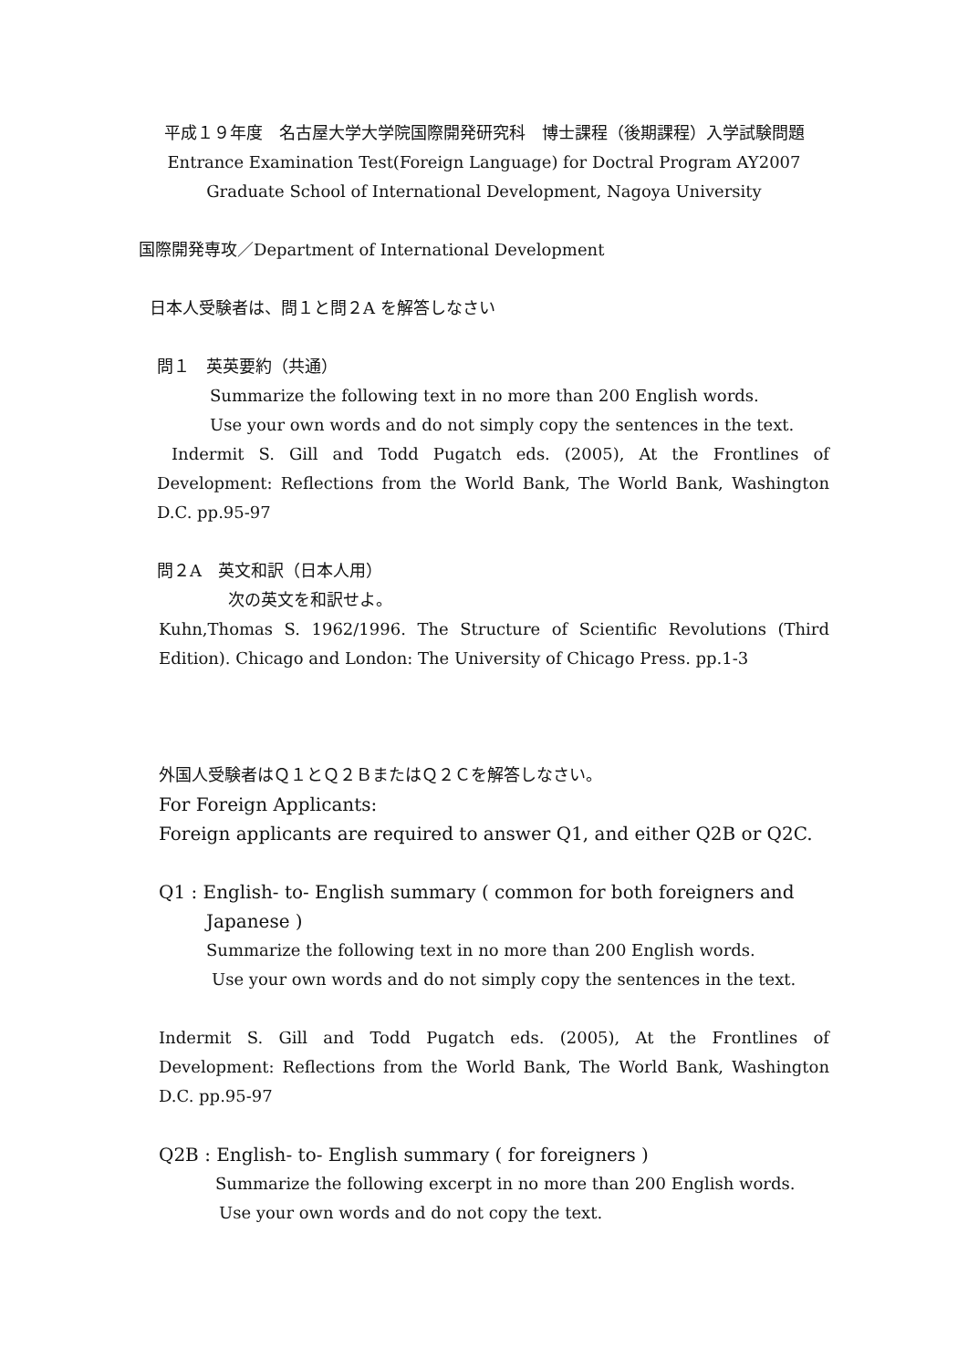平成１９年度　名古屋大学大学院国際開発研究科　博士課程（後期課程）入学試験問題
Entrance Examination Test(Foreign Language) for Doctral Program AY2007
Graduate School of International Development, Nagoya University
国際開発専攻／Department of International Development
日本人受験者は、問１と問２A を解答しなさい
問１　英英要約（共通）
Summarize the following text in no more than 200 English words.
Use your own words and do not simply copy the sentences in the text.
Indermit S. Gill and Todd Pugatch eds. (2005), At the Frontlines of Development: Reflections from the World Bank, The World Bank, Washington D.C. pp.95-97
問２A　英文和訳（日本人用）
次の英文を和訳せよ。
Kuhn,Thomas S. 1962/1996. The Structure of Scientific Revolutions (Third Edition). Chicago and London: The University of Chicago Press. pp.1-3
外国人受験者はＱ１とＱ２ＢまたはＱ２Ｃを解答しなさい。
For Foreign Applicants:
Foreign applicants are required to answer Q1, and either Q2B or Q2C.
Q1 : English- to- English summary ( common for both foreigners and
Japanese )
Summarize the following text in no more than 200 English words.
Use your own words and do not simply copy the sentences in the text.
Indermit S. Gill and Todd Pugatch eds. (2005), At the Frontlines of Development: Reflections from the World Bank, The World Bank, Washington D.C. pp.95-97
Q2B : English- to- English summary ( for foreigners )
Summarize the following excerpt in no more than 200 English words.
Use your own words and do not copy the text.